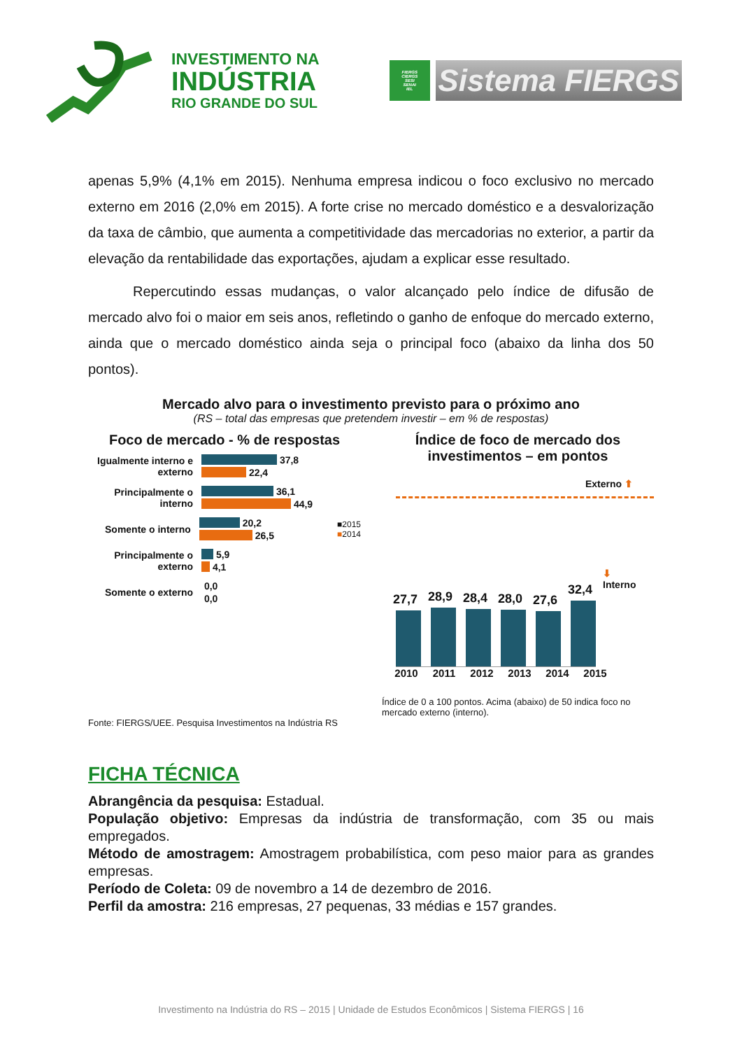INVESTIMENTO NA
INDÚSTRIA
RIO GRANDE DO SUL
FIERGS
CIERGS
SESI
SENAI
IEL
Sistema FIERGS
apenas 5,9% (4,1% em 2015). Nenhuma empresa indicou o foco exclusivo no mercado externo em 2016 (2,0% em 2015). A forte crise no mercado doméstico e a desvalorização da taxa de câmbio, que aumenta a competitividade das mercadorias no exterior, a partir da elevação da rentabilidade das exportações, ajudam a explicar esse resultado.
Repercutindo essas mudanças, o valor alcançado pelo índice de difusão de mercado alvo foi o maior em seis anos, refletindo o ganho de enfoque do mercado externo, ainda que o mercado doméstico ainda seja o principal foco (abaixo da linha dos 50 pontos).
Mercado alvo para o investimento previsto para o próximo ano
(RS – total das empresas que pretendem investir – em % de respostas)
Foco de mercado - % de respostas
Igualmente interno e externo
37,8
22,4
Principalmente o interno
36,1
44,9
Somente o interno
20,2
26,5
■2015
■2014
Principalmente o externo
5,9
4,1
Somente o externo
0,0
0,0
Índice de foco de mercado dos investimentos – em pontos
Externo ⬆
27,7
28,9
28,4
28,0
27,6
32,4
⬇
Interno
2010 2011 2012 2013 2014 2015
Índice de 0 a 100 pontos. Acima (abaixo) de 50 indica foco no mercado externo (interno).
Fonte: FIERGS/UEE. Pesquisa Investimentos na Indústria RS
FICHA TÉCNICA
Abrangência da pesquisa: Estadual.
População objetivo: Empresas da indústria de transformação, com 35 ou mais empregados.
Método de amostragem: Amostragem probabilística, com peso maior para as grandes empresas.
Período de Coleta: 09 de novembro a 14 de dezembro de 2016.
Perfil da amostra: 216 empresas, 27 pequenas, 33 médias e 157 grandes.
Investimento na Indústria do RS – 2015 | Unidade de Estudos Econômicos | Sistema FIERGS | 16